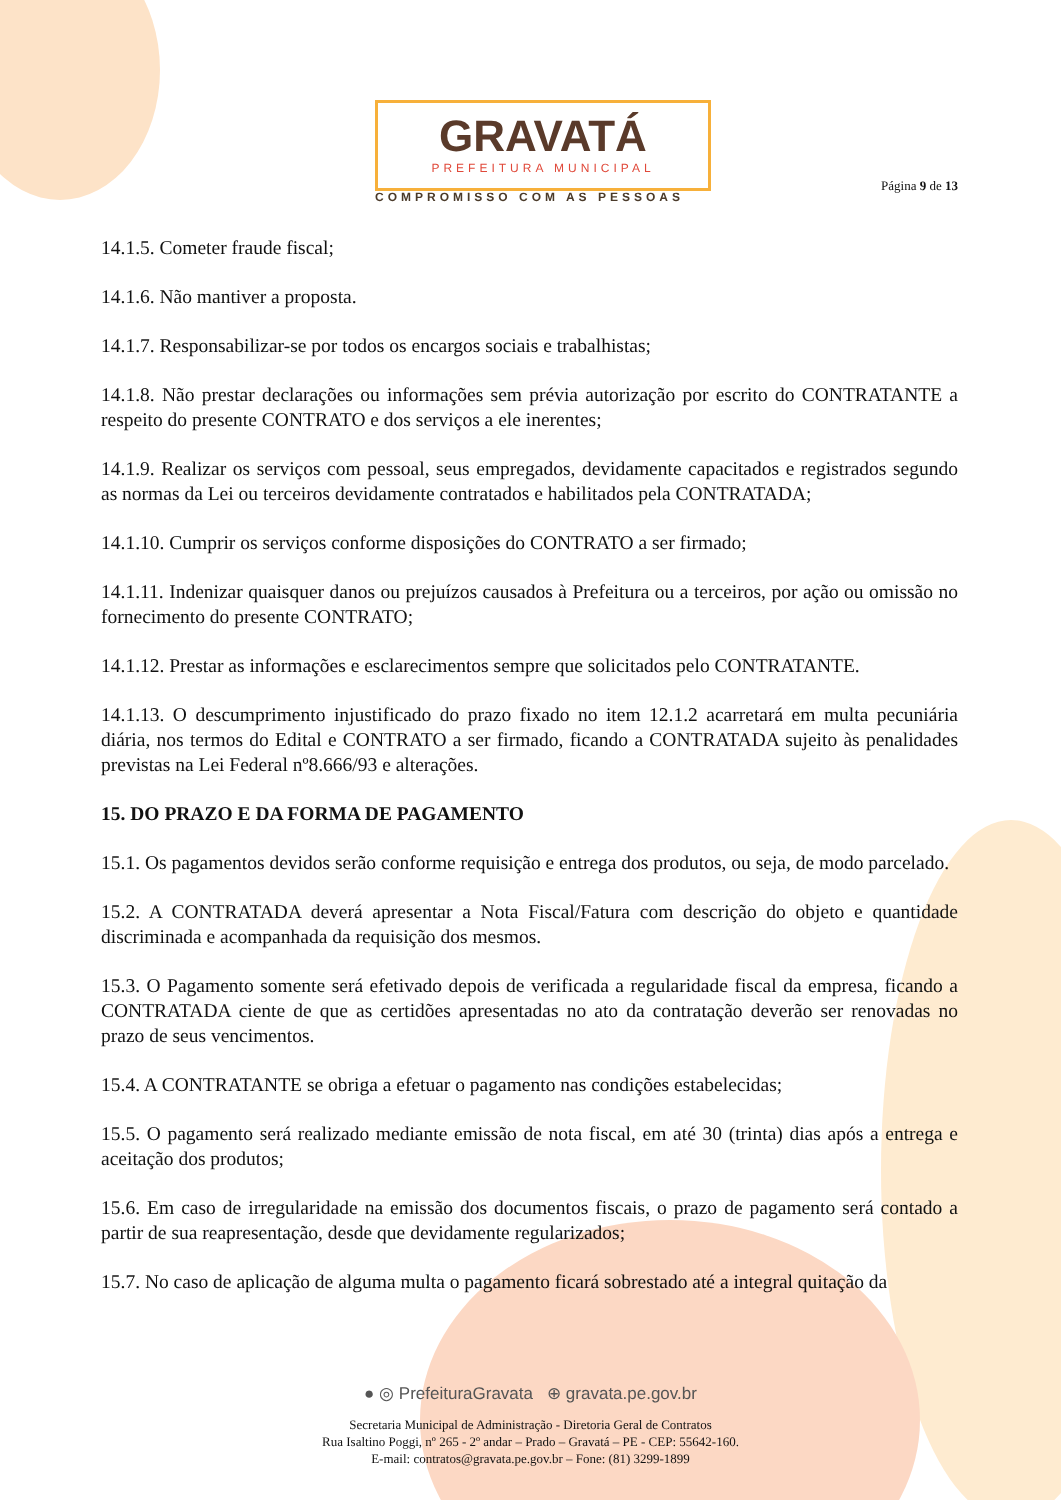GRAVATÁ
PREFEITURA MUNICIPAL
COMPROMISSO COM AS PESSOAS
Página 9 de 13
14.1.5. Cometer fraude fiscal;
14.1.6. Não mantiver a proposta.
14.1.7. Responsabilizar-se por todos os encargos sociais e trabalhistas;
14.1.8. Não prestar declarações ou informações sem prévia autorização por escrito do CONTRATANTE a respeito do presente CONTRATO e dos serviços a ele inerentes;
14.1.9. Realizar os serviços com pessoal, seus empregados, devidamente capacitados e registrados segundo as normas da Lei ou terceiros devidamente contratados e habilitados pela CONTRATADA;
14.1.10. Cumprir os serviços conforme disposições do CONTRATO a ser firmado;
14.1.11. Indenizar quaisquer danos ou prejuízos causados à Prefeitura ou a terceiros, por ação ou omissão no fornecimento do presente CONTRATO;
14.1.12. Prestar as informações e esclarecimentos sempre que solicitados pelo CONTRATANTE.
14.1.13. O descumprimento injustificado do prazo fixado no item 12.1.2 acarretará em multa pecuniária diária, nos termos do Edital e CONTRATO a ser firmado, ficando a CONTRATADA sujeito às penalidades previstas na Lei Federal nº8.666/93 e alterações.
15. DO PRAZO E DA FORMA DE PAGAMENTO
15.1. Os pagamentos devidos serão conforme requisição e entrega dos produtos, ou seja, de modo parcelado.
15.2. A CONTRATADA deverá apresentar a Nota Fiscal/Fatura com descrição do objeto e quantidade discriminada e acompanhada da requisição dos mesmos.
15.3. O Pagamento somente será efetivado depois de verificada a regularidade fiscal da empresa, ficando a CONTRATADA ciente de que as certidões apresentadas no ato da contratação deverão ser renovadas no prazo de seus vencimentos.
15.4. A CONTRATANTE se obriga a efetuar o pagamento nas condições estabelecidas;
15.5. O pagamento será realizado mediante emissão de nota fiscal, em até 30 (trinta) dias após a entrega e aceitação dos produtos;
15.6. Em caso de irregularidade na emissão dos documentos fiscais, o prazo de pagamento será contado a partir de sua reapresentação, desde que devidamente regularizados;
15.7. No caso de aplicação de alguma multa o pagamento ficará sobrestado até a integral quitação da
● ◎ PrefeituraGravata ⊕ gravata.pe.gov.br
Secretaria Municipal de Administração - Diretoria Geral de Contratos
Rua Isaltino Poggi, nº 265 - 2º andar – Prado – Gravatá – PE - CEP: 55642-160.
E-mail: contratos@gravata.pe.gov.br – Fone: (81) 3299-1899